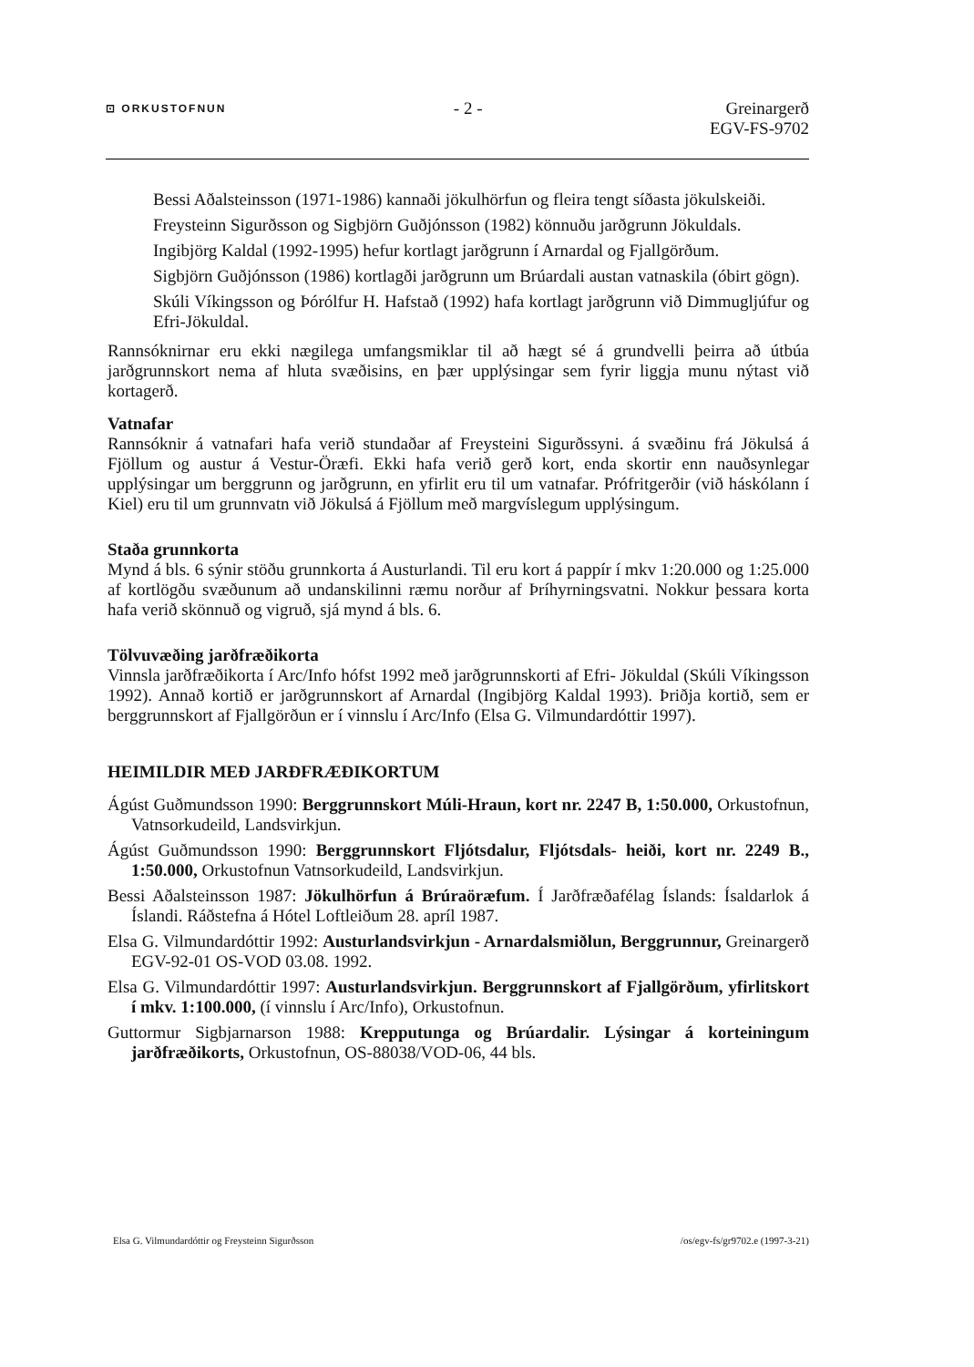⊡ ORKUSTOFNUN - 2 - Greinargerð
EGV-FS-9702
Bessi Aðalsteinsson (1971-1986) kannaði jökulhörfun og fleira tengt síðasta jökulskeiði.
Freysteinn Sigurðsson og Sigbjörn Guðjónsson (1982) könnuðu jarðgrunn Jökuldals.
Ingibjörg Kaldal (1992-1995) hefur kortlagt jarðgrunn í Arnardal og Fjallgörðum.
Sigbjörn Guðjónsson (1986) kortlagði jarðgrunn um Brúardali austan vatnaskila (óbirt gögn).
Skúli Víkingsson og Þórólfur H. Hafstað (1992) hafa kortlagt jarðgrunn við Dimmugljúfur og Efri-Jökuldal.
Rannsóknirnar eru ekki nægilega umfangsmiklar til að hægt sé á grundvelli þeirra að útbúa jarðgrunnskort nema af hluta svæðisins, en þær upplýsingar sem fyrir liggja munu nýtast við kortagerð.
Vatnafar
Rannsóknir á vatnafari hafa verið stundaðar af Freysteini Sigurðssyni. á svæðinu frá Jökulsá á Fjöllum og austur á Vestur-Öræfi. Ekki hafa verið gerð kort, enda skortir enn nauðsynlegar upplýsingar um berggrunn og jarðgrunn, en yfirlit eru til um vatnafar. Prófritgerðir (við háskólann í Kiel) eru til um grunnvatn við Jökulsá á Fjöllum með margvíslegum upplýsingum.
Staða grunnkorta
Mynd á bls. 6 sýnir stöðu grunnkorta á Austurlandi. Til eru kort á pappír í mkv 1:20.000 og 1:25.000 af kortlögðu svæðunum að undanskilinni ræmu norður af Þríhyrningsvatni. Nokkur þessara korta hafa verið skönnuð og vigruð, sjá mynd á bls. 6.
Tölvuvæðing jarðfræðikorta
Vinnsla jarðfræðikorta í Arc/Info hófst 1992 með jarðgrunnskorti af Efri- Jökuldal (Skúli Víkingsson 1992). Annað kortið er jarðgrunnskort af Arnardal (Ingibjörg Kaldal 1993). Þriðja kortið, sem er berggrunnskort af Fjallgörðun er í vinnslu í Arc/Info (Elsa G. Vilmundardóttir 1997).
HEIMILDIR MEÐ JARÐFRÆÐIKORTUM
Ágúst Guðmundsson 1990: Berggrunnskort Múli-Hraun, kort nr. 2247 B, 1:50.000, Orkustofnun, Vatnsorkudeild, Landsvirkjun.
Ágúst Guðmundsson 1990: Berggrunnskort Fljótsdalur, Fljótsdals- heiði, kort nr. 2249 B., 1:50.000, Orkustofnun Vatnsorkudeild, Landsvirkjun.
Bessi Aðalsteinsson 1987: Jökulhörfun á Brúraöræfum. Í Jarðfræðafélag Íslands: Ísaldarlok á Íslandi. Ráðstefna á Hótel Loftleiðum 28. apríl 1987.
Elsa G. Vilmundardóttir 1992: Austurlandsvirkjun - Arnardalsmiðlun, Berggrunnur, Greinargerð EGV-92-01 OS-VOD 03.08. 1992.
Elsa G. Vilmundardóttir 1997: Austurlandsvirkjun. Berggrunnskort af Fjallgörðum, yfirlitskort í mkv. 1:100.000, (í vinnslu í Arc/Info), Orkustofnun.
Guttormur Sigbjarnarson 1988: Krepputunga og Brúardalir. Lýsingar á korteiningum jarðfræðikorts, Orkustofnun, OS-88038/VOD-06, 44 bls.
Elsa G. Vilmundardóttir og Freysteinn Sigurðsson /os/egv-fs/gr9702.e (1997-3-21)